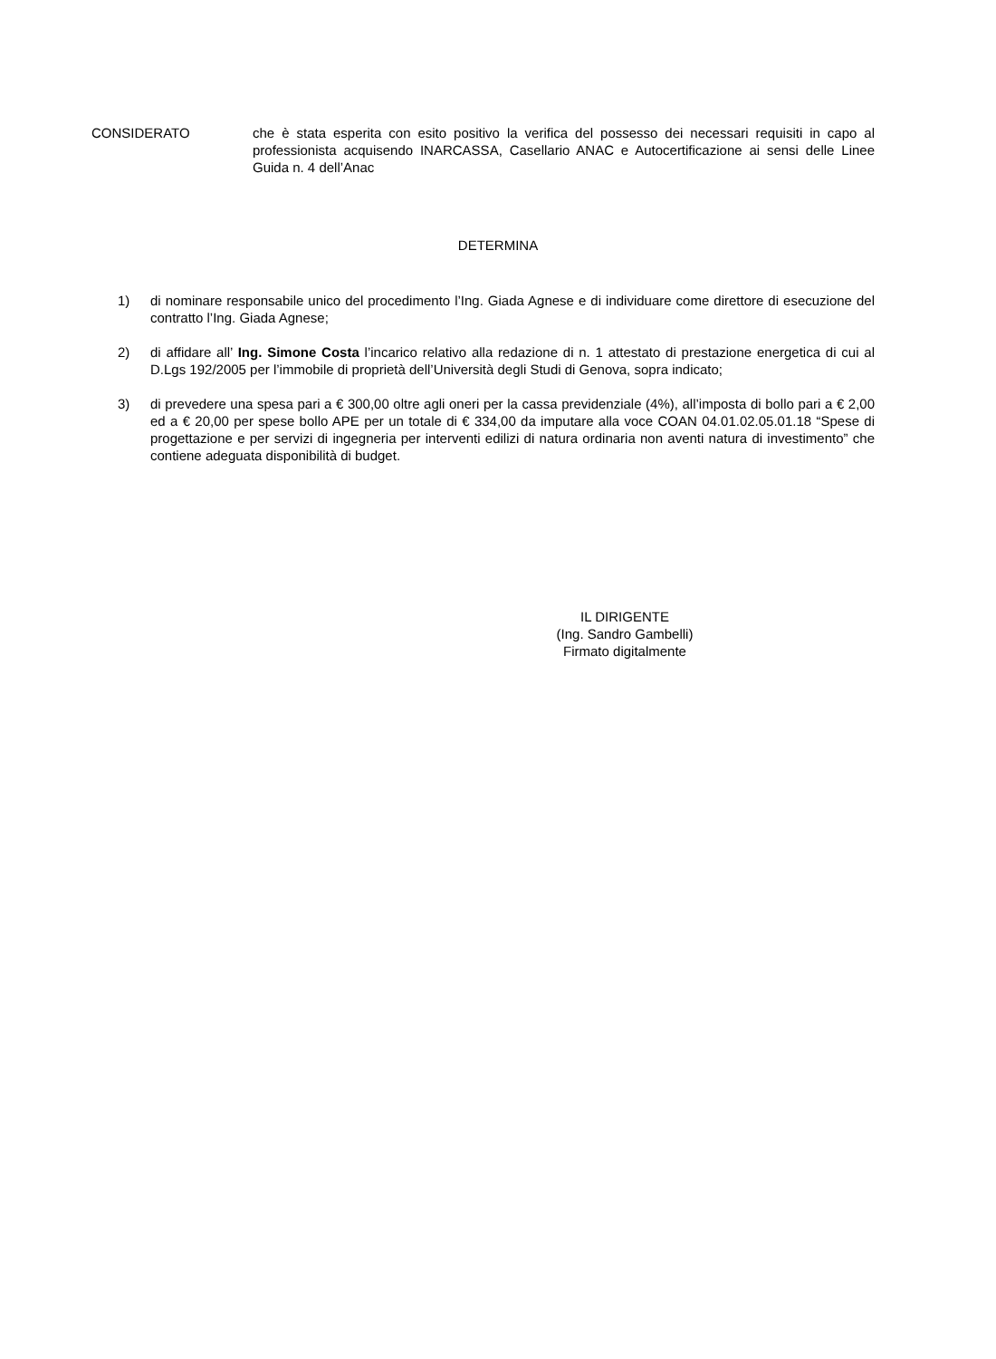CONSIDERATO che è stata esperita con esito positivo la verifica del possesso dei necessari requisiti in capo al professionista acquisendo INARCASSA, Casellario ANAC e Autocertificazione ai sensi delle Linee Guida n. 4 dell’Anac
DETERMINA
1) di nominare responsabile unico del procedimento l’Ing. Giada Agnese e di individuare come direttore di esecuzione del contratto l’Ing. Giada Agnese;
2) di affidare all’ Ing. Simone Costa l’incarico relativo alla redazione di n. 1 attestato di prestazione energetica di cui al D.Lgs 192/2005 per l’immobile di proprietà dell’Università degli Studi di Genova, sopra indicato;
3) di prevedere una spesa pari a € 300,00 oltre agli oneri per la cassa previdenziale (4%), all’imposta di bollo pari a € 2,00 ed a € 20,00 per spese bollo APE per un totale di € 334,00 da imputare alla voce COAN 04.01.02.05.01.18 “Spese di progettazione e per servizi di ingegneria per interventi edilizi di natura ordinaria non aventi natura di investimento” che contiene adeguata disponibilità di budget.
IL DIRIGENTE
(Ing. Sandro Gambelli)
Firmato digitalmente